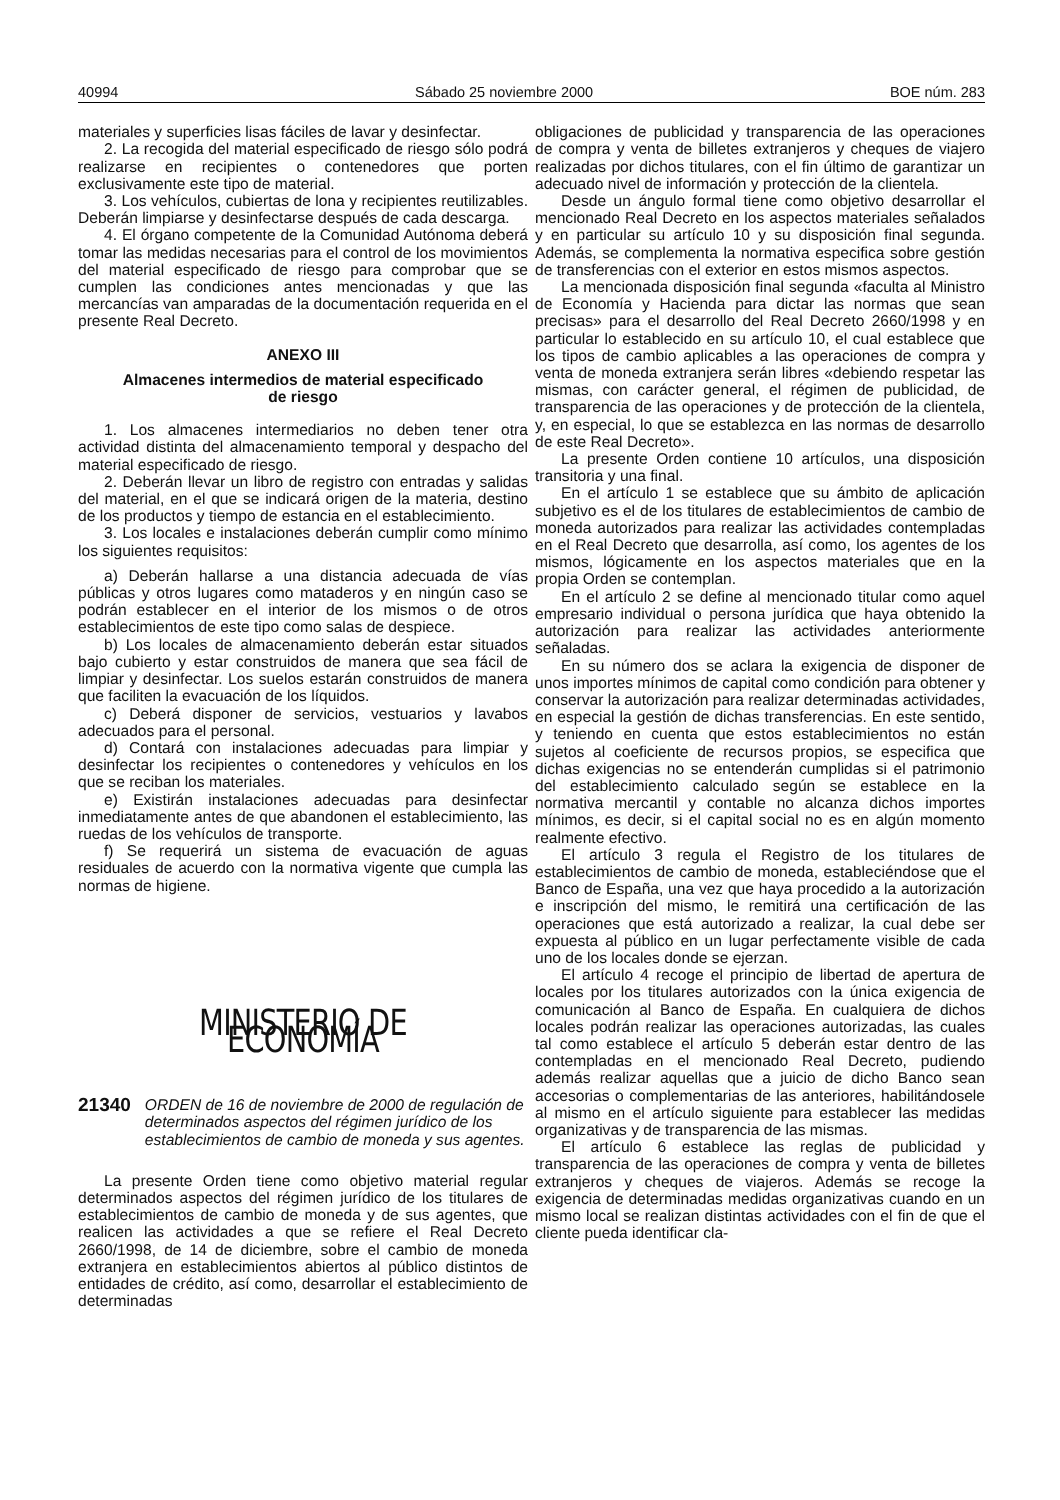40994 Sábado 25 noviembre 2000 BOE núm. 283
materiales y superficies lisas fáciles de lavar y desinfectar.
2. La recogida del material especificado de riesgo sólo podrá realizarse en recipientes o contenedores que porten exclusivamente este tipo de material.
3. Los vehículos, cubiertas de lona y recipientes reutilizables. Deberán limpiarse y desinfectarse después de cada descarga.
4. El órgano competente de la Comunidad Autónoma deberá tomar las medidas necesarias para el control de los movimientos del material especificado de riesgo para comprobar que se cumplen las condiciones antes mencionadas y que las mercancías van amparadas de la documentación requerida en el presente Real Decreto.
ANEXO III
Almacenes intermedios de material especificado
de riesgo
1. Los almacenes intermediarios no deben tener otra actividad distinta del almacenamiento temporal y despacho del material especificado de riesgo.
2. Deberán llevar un libro de registro con entradas y salidas del material, en el que se indicará origen de la materia, destino de los productos y tiempo de estancia en el establecimiento.
3. Los locales e instalaciones deberán cumplir como mínimo los siguientes requisitos:
a) Deberán hallarse a una distancia adecuada de vías públicas y otros lugares como mataderos y en ningún caso se podrán establecer en el interior de los mismos o de otros establecimientos de este tipo como salas de despiece.
b) Los locales de almacenamiento deberán estar situados bajo cubierto y estar construidos de manera que sea fácil de limpiar y desinfectar. Los suelos estarán construidos de manera que faciliten la evacuación de los líquidos.
c) Deberá disponer de servicios, vestuarios y lavabos adecuados para el personal.
d) Contará con instalaciones adecuadas para limpiar y desinfectar los recipientes o contenedores y vehículos en los que se reciban los materiales.
e) Existirán instalaciones adecuadas para desinfectar inmediatamente antes de que abandonen el establecimiento, las ruedas de los vehículos de transporte.
f) Se requerirá un sistema de evacuación de aguas residuales de acuerdo con la normativa vigente que cumpla las normas de higiene.
MINISTERIO DE ECONOMÍA
21340 ORDEN de 16 de noviembre de 2000 de regulación de determinados aspectos del régimen jurídico de los establecimientos de cambio de moneda y sus agentes.
La presente Orden tiene como objetivo material regular determinados aspectos del régimen jurídico de los titulares de establecimientos de cambio de moneda y de sus agentes, que realicen las actividades a que se refiere el Real Decreto 2660/1998, de 14 de diciembre, sobre el cambio de moneda extranjera en establecimientos abiertos al público distintos de entidades de crédito, así como, desarrollar el establecimiento de determinadas
obligaciones de publicidad y transparencia de las operaciones de compra y venta de billetes extranjeros y cheques de viajero realizadas por dichos titulares, con el fin último de garantizar un adecuado nivel de información y protección de la clientela.
Desde un ángulo formal tiene como objetivo desarrollar el mencionado Real Decreto en los aspectos materiales señalados y en particular su artículo 10 y su disposición final segunda. Además, se complementa la normativa especifica sobre gestión de transferencias con el exterior en estos mismos aspectos.
La mencionada disposición final segunda «faculta al Ministro de Economía y Hacienda para dictar las normas que sean precisas» para el desarrollo del Real Decreto 2660/1998 y en particular lo establecido en su artículo 10, el cual establece que los tipos de cambio aplicables a las operaciones de compra y venta de moneda extranjera serán libres «debiendo respetar las mismas, con carácter general, el régimen de publicidad, de transparencia de las operaciones y de protección de la clientela, y, en especial, lo que se establezca en las normas de desarrollo de este Real Decreto».
La presente Orden contiene 10 artículos, una disposición transitoria y una final.
En el artículo 1 se establece que su ámbito de aplicación subjetivo es el de los titulares de establecimientos de cambio de moneda autorizados para realizar las actividades contempladas en el Real Decreto que desarrolla, así como, los agentes de los mismos, lógicamente en los aspectos materiales que en la propia Orden se contemplan.
En el artículo 2 se define al mencionado titular como aquel empresario individual o persona jurídica que haya obtenido la autorización para realizar las actividades anteriormente señaladas.
En su número dos se aclara la exigencia de disponer de unos importes mínimos de capital como condición para obtener y conservar la autorización para realizar determinadas actividades, en especial la gestión de dichas transferencias. En este sentido, y teniendo en cuenta que estos establecimientos no están sujetos al coeficiente de recursos propios, se especifica que dichas exigencias no se entenderán cumplidas si el patrimonio del establecimiento calculado según se establece en la normativa mercantil y contable no alcanza dichos importes mínimos, es decir, si el capital social no es en algún momento realmente efectivo.
El artículo 3 regula el Registro de los titulares de establecimientos de cambio de moneda, estableciéndose que el Banco de España, una vez que haya procedido a la autorización e inscripción del mismo, le remitirá una certificación de las operaciones que está autorizado a realizar, la cual debe ser expuesta al público en un lugar perfectamente visible de cada uno de los locales donde se ejerzan.
El artículo 4 recoge el principio de libertad de apertura de locales por los titulares autorizados con la única exigencia de comunicación al Banco de España. En cualquiera de dichos locales podrán realizar las operaciones autorizadas, las cuales tal como establece el artículo 5 deberán estar dentro de las contempladas en el mencionado Real Decreto, pudiendo además realizar aquellas que a juicio de dicho Banco sean accesorias o complementarias de las anteriores, habilitándosele al mismo en el artículo siguiente para establecer las medidas organizativas y de transparencia de las mismas.
El artículo 6 establece las reglas de publicidad y transparencia de las operaciones de compra y venta de billetes extranjeros y cheques de viajeros. Además se recoge la exigencia de determinadas medidas organizativas cuando en un mismo local se realizan distintas actividades con el fin de que el cliente pueda identificar cla-